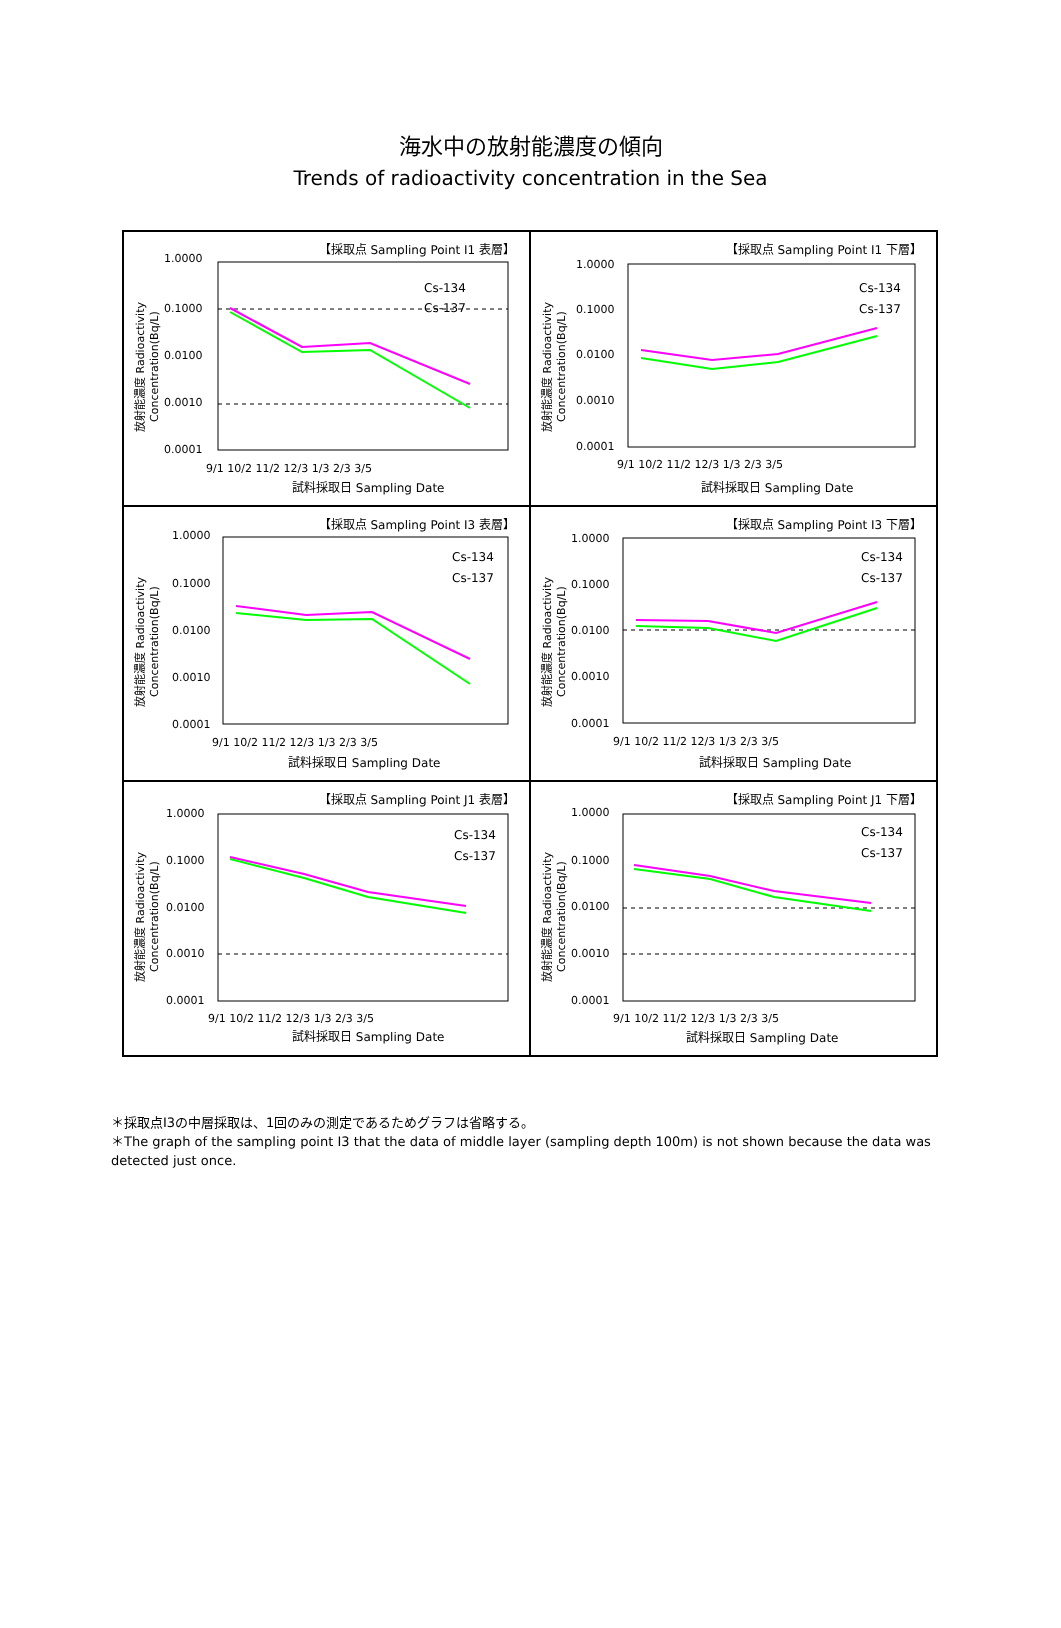海水中の放射能濃度の傾向
Trends of radioactivity concentration in the Sea
【採取点 Sampling Point I1 表層】
1.0000
0.1000
0.0100
0.0010
0.0001
9/1 10/2 11/2 12/3 1/3 2/3 3/5
試料採取日 Sampling Date
Cs-134
Cs-137
放射能濃度 Radioactivity
Concentration(Bq/L)
【採取点 Sampling Point I1 下層】
1.0000
0.1000
0.0100
0.0010
0.0001
9/1 10/2 11/2 12/3 1/3 2/3 3/5
試料採取日 Sampling Date
Cs-134
Cs-137
放射能濃度 Radioactivity
Concentration(Bq/L)
【採取点 Sampling Point I3 表層】
1.0000
0.1000
0.0100
0.0010
0.0001
9/1 10/2 11/2 12/3 1/3 2/3 3/5
試料採取日 Sampling Date
Cs-134
Cs-137
放射能濃度 Radioactivity
Concentration(Bq/L)
【採取点 Sampling Point I3 下層】
1.0000
0.1000
0.0100
0.0010
0.0001
9/1 10/2 11/2 12/3 1/3 2/3 3/5
試料採取日 Sampling Date
Cs-134
Cs-137
放射能濃度 Radioactivity
Concentration(Bq/L)
【採取点 Sampling Point J1 表層】
1.0000
0.1000
0.0100
0.0010
0.0001
9/1 10/2 11/2 12/3 1/3 2/3 3/5
試料採取日 Sampling Date
Cs-134
Cs-137
放射能濃度 Radioactivity
Concentration(Bq/L)
【採取点 Sampling Point J1 下層】
1.0000
0.1000
0.0100
0.0010
0.0001
9/1 10/2 11/2 12/3 1/3 2/3 3/5
試料採取日 Sampling Date
Cs-134
Cs-137
放射能濃度 Radioactivity
Concentration(Bq/L)
＊採取点I3の中層採取は、1回のみの測定であるためグラフは省略する。
＊The graph of the sampling point I3 that the data of middle layer (sampling depth 100m) is not shown because the data was detected just once.